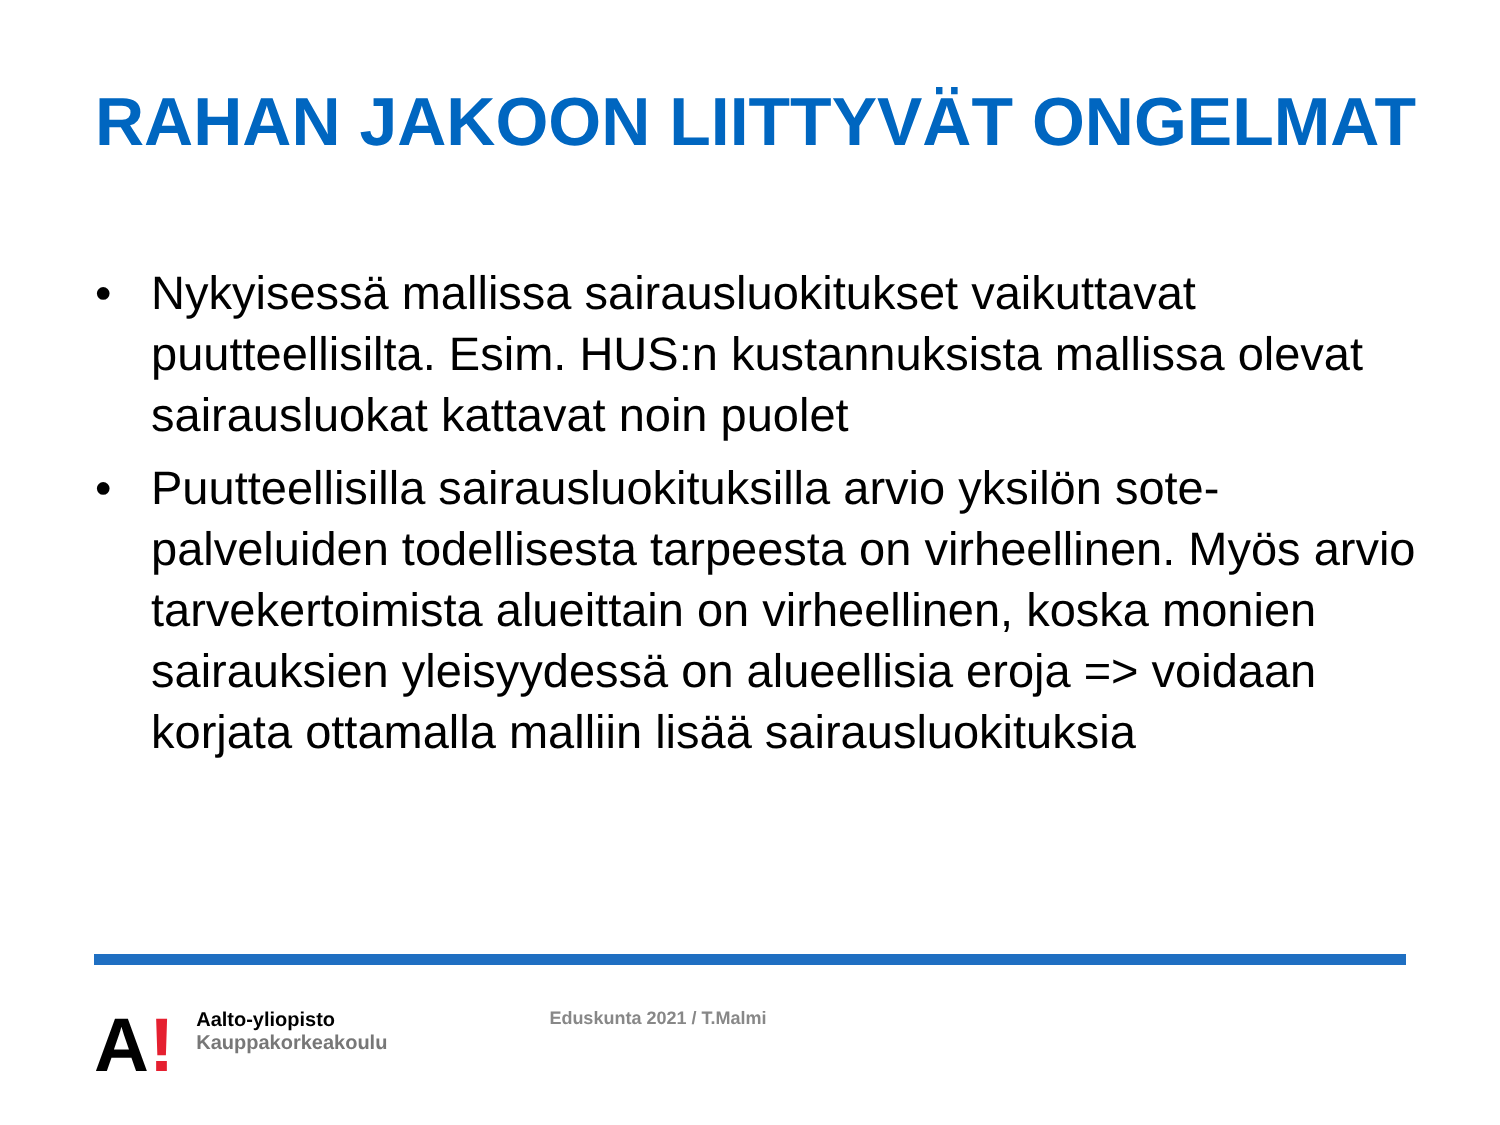RAHAN JAKOON LIITTYVÄT ONGELMAT
• Nykyisessä mallissa sairausluokitukset vaikuttavat puutteellisilta. Esim. HUS:n kustannuksista mallissa olevat sairausluokat kattavat noin puolet
• Puutteellisilla sairausluokituksilla arvio yksilön sote-palveluiden todellisesta tarpeesta on virheellinen. Myös arvio tarvekertoimista alueittain on virheellinen, koska monien sairauksien yleisyydessä on alueellisia eroja => voidaan korjata ottamalla malliin lisää sairausluokituksia
A!
Aalto-yliopisto
Kauppakorkeakoulu
Eduskunta 2021 / T.Malmi